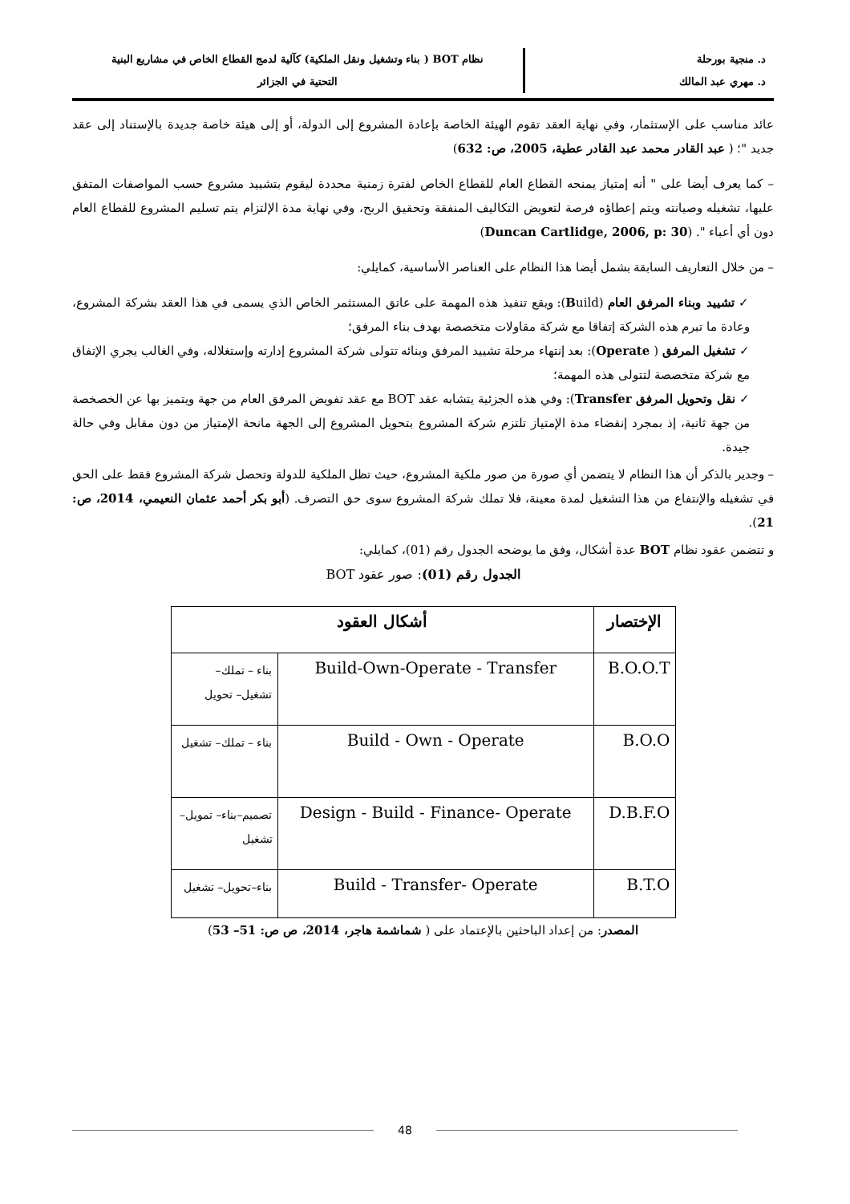د. منجية بورحلة
د. مهري عبد المالك
نظام BOT ( بناء وتشغيل ونقل الملكية) كآلية لدمج القطاع الخاص في مشاريع البنية
التحتية في الجزائر
عائد مناسب على الإستثمار، وفي نهاية العقد تقوم الهيئة الخاصة بإعادة المشروع إلى الدولة، أو إلى هيئة خاصة جديدة بالإستناد إلى عقد جديد "؛ ( عبد القادر محمد عبد القادر عطية، 2005، ص: 632)
– كما يعرف أيضا على " أنه إمتياز يمنحه القطاع العام للقطاع الخاص لفترة زمنية محددة ليقوم بتشييد مشروع حسب المواصفات المتفق عليها، تشغيله وصيانته ويتم إعطاؤه فرصة لتعويض التكاليف المنفقة وتحقيق الربح، وفي نهاية مدة الإلتزام يتم تسليم المشروع للقطاع العام دون أي أعباء ". (Duncan Cartlidge, 2006, p: 30)
– من خلال التعاريف السابقة بشمل أيضا هذا النظام على العناصر الأساسية، كمايلي:
✓ تشييد وبناء المرفق العام (Build): ويقع تنفيذ هذه المهمة على عاتق المستثمر الخاص الذي يسمى في هذا العقد بشركة المشروع، وعادة ما تبرم هذه الشركة إتفاقا مع شركة مقاولات متخصصة بهدف بناء المرفق؛
✓ تشغيل المرفق ( Operate): بعد إنتهاء مرحلة تشييد المرفق وبنائه تتولى شركة المشروع إدارته وإستغلاله، وفي الغالب يجري الإتفاق مع شركة متخصصة لتتولى هذه المهمة؛
✓ نقل وتحويل المرفق Transfer): وفي هذه الجزئية يتشابه عقد BOT مع عقد تفويض المرفق العام من جهة ويتميز بها عن الخصخصة من جهة ثانية، إذ بمجرد إنقضاء مدة الإمتياز تلتزم شركة المشروع بتحويل المشروع إلى الجهة مانحة الإمتياز من دون مقابل وفي حالة جيدة.
– وجدير بالذكر أن هذا النظام لا يتضمن أي صورة من صور ملكية المشروع، حيث تظل الملكية للدولة وتحصل شركة المشروع فقط على الحق في تشغيله والإنتفاع من هذا التشغيل لمدة معينة، فلا تملك شركة المشروع سوى حق التصرف. (أبو بكر أحمد عثمان النعيمي، 2014، ص: 21).
و تتضمن عقود نظام BOT عدة أشكال، وفق ما يوضحه الجدول رقم (01)، كمايلي:
الجدول رقم (01): صور عقود BOT
| الإختصار | أشكال العقود | |
| --- | --- | --- |
| B.O.O.T | Build-Own-Operate - Transfer | بناء – تملك– تشغيل– تحويل |
| B.O.O | Build - Own - Operate | بناء – تملك– تشغيل |
| D.B.F.O | Design - Build - Finance- Operate | تصميم–بناء– تمويل–تشغيل |
| B.T.O | Build - Transfer- Operate | بناء–تحويل– تشغيل |
المصدر: من إعداد الباحثين بالإعتماد على ( شماشمة هاجر، 2014، ص ص: 51– 53)
48